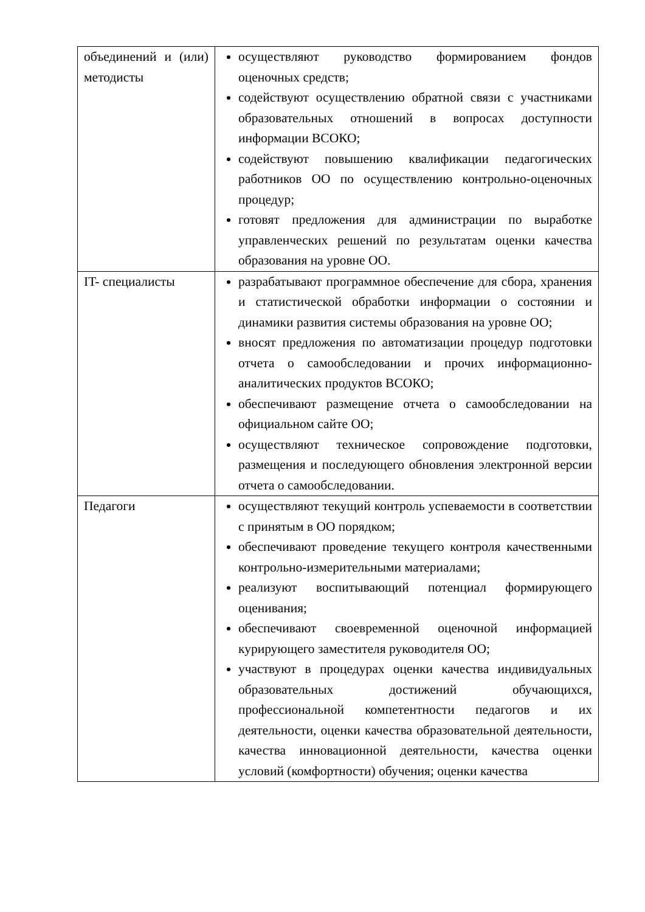| объединений и (или) методисты | осуществляют руководство формированием фондов оценочных средств; содействуют осуществлению обратной связи с участниками образовательных отношений в вопросах доступности информации ВСОКО; содействуют повышению квалификации педагогических работников ОО по осуществлению контрольно-оценочных процедур; готовят предложения для администрации по выработке управленческих решений по результатам оценки качества образования на уровне ОО. |
| IT- специалисты | разрабатывают программное обеспечение для сбора, хранения и статистической обработки информации о состоянии и динамики развития системы образования на уровне ОО; вносят предложения по автоматизации процедур подготовки отчета о самообследовании и прочих информационно-аналитических продуктов ВСОКО; обеспечивают размещение отчета о самообследовании на официальном сайте ОО; осуществляют техническое сопровождение подготовки, размещения и последующего обновления электронной версии отчета о самообследовании. |
| Педагоги | осуществляют текущий контроль успеваемости в соответствии с принятым в ОО порядком; обеспечивают проведение текущего контроля качественными контрольно-измерительными материалами; реализуют воспитывающий потенциал формирующего оценивания; обеспечивают своевременной оценочной информацией курирующего заместителя руководителя ОО; участвуют в процедурах оценки качества индивидуальных образовательных достижений обучающихся, профессиональной компетентности педагогов и их деятельности, оценки качества образовательной деятельности, качества инновационной деятельности, качества оценки условий (комфортности) обучения; оценки качества |